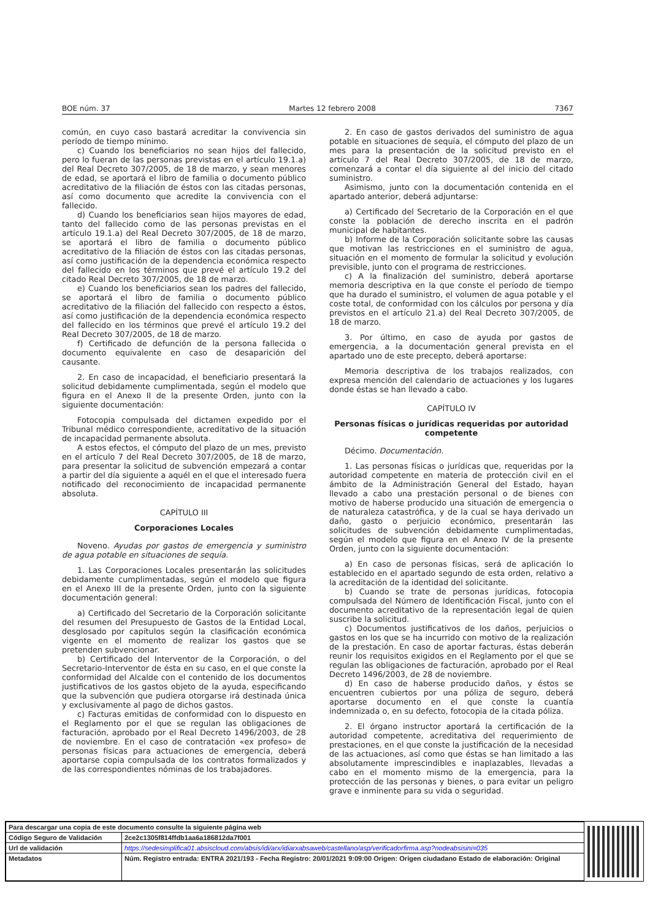BOE núm. 37 Martes 12 febrero 2008 7367
común, en cuyo caso bastará acreditar la convivencia sin período de tiempo mínimo.
c) Cuando los beneficiarios no sean hijos del fallecido, pero lo fueran de las personas previstas en el artículo 19.1.a) del Real Decreto 307/2005, de 18 de marzo, y sean menores de edad, se aportará el libro de familia o documento público acreditativo de la filiación de éstos con las citadas personas, así como documento que acredite la convivencia con el fallecido.
d) Cuando los beneficiarios sean hijos mayores de edad, tanto del fallecido como de las personas previstas en el artículo 19.1.a) del Real Decreto 307/2005, de 18 de marzo, se aportará el libro de familia o documento público acreditativo de la filiación de éstos con las citadas personas, así como justificación de la dependencia económica respecto del fallecido en los términos que prevé el artículo 19.2 del citado Real Decreto 307/2005, de 18 de marzo.
e) Cuando los beneficiarios sean los padres del fallecido, se aportará el libro de familia o documento público acreditativo de la filiación del fallecido con respecto a éstos, así como justificación de la dependencia económica respecto del fallecido en los términos que prevé el artículo 19.2 del Real Decreto 307/2005, de 18 de marzo.
f) Certificado de defunción de la persona fallecida o documento equivalente en caso de desaparición del causante.
2. En caso de incapacidad, el beneficiario presentará la solicitud debidamente cumplimentada, según el modelo que figura en el Anexo II de la presente Orden, junto con la siguiente documentación:
Fotocopia compulsada del dictamen expedido por el Tribunal médico correspondiente, acreditativo de la situación de incapacidad permanente absoluta.
A estos efectos, el cómputo del plazo de un mes, previsto en el artículo 7 del Real Decreto 307/2005, de 18 de marzo, para presentar la solicitud de subvención empezará a contar a partir del día siguiente a aquél en el que el interesado fuera notificado del reconocimiento de incapacidad permanente absoluta.
CAPÍTULO III
Corporaciones Locales
Noveno. Ayudas por gastos de emergencia y suministro de agua potable en situaciones de sequía.
1. Las Corporaciones Locales presentarán las solicitudes debidamente cumplimentadas, según el modelo que figura en el Anexo III de la presente Orden, junto con la siguiente documentación general:
a) Certificado del Secretario de la Corporación solicitante del resumen del Presupuesto de Gastos de la Entidad Local, desglosado por capítulos según la clasificación económica vigente en el momento de realizar los gastos que se pretenden subvencionar.
b) Certificado del Interventor de la Corporación, o del Secretario-Interventor de ésta en su caso, en el que conste la conformidad del Alcalde con el contenido de los documentos justificativos de los gastos objeto de la ayuda, especificando que la subvención que pudiera otorgarse irá destinada única y exclusivamente al pago de dichos gastos.
c) Facturas emitidas de conformidad con lo dispuesto en el Reglamento por el que se regulan las obligaciones de facturación, aprobado por el Real Decreto 1496/2003, de 28 de noviembre. En el caso de contratación «ex profeso» de personas físicas para actuaciones de emergencia, deberá aportarse copia compulsada de los contratos formalizados y de las correspondientes nóminas de los trabajadores.
2. En caso de gastos derivados del suministro de agua potable en situaciones de sequía, el cómputo del plazo de un mes para la presentación de la solicitud previsto en el artículo 7 del Real Decreto 307/2005, de 18 de marzo, comenzará a contar el día siguiente al del inicio del citado suministro.
Asimismo, junto con la documentación contenida en el apartado anterior, deberá adjuntarse:
a) Certificado del Secretario de la Corporación en el que conste la población de derecho inscrita en el padrón municipal de habitantes.
b) Informe de la Corporación solicitante sobre las causas que motivan las restricciones en el suministro de agua, situación en el momento de formular la solicitud y evolución previsible, junto con el programa de restricciones.
c) A la finalización del suministro, deberá aportarse memoria descriptiva en la que conste el período de tiempo que ha durado el suministro, el volumen de agua potable y el coste total, de conformidad con los cálculos por persona y día previstos en el artículo 21.a) del Real Decreto 307/2005, de 18 de marzo.
3. Por último, en caso de ayuda por gastos de emergencia, a la documentación general prevista en el apartado uno de este precepto, deberá aportarse:
Memoria descriptiva de los trabajos realizados, con expresa mención del calendario de actuaciones y los lugares donde éstas se han llevado a cabo.
CAPÍTULO IV
Personas físicas o jurídicas requeridas por autoridad competente
Décimo. Documentación.
1. Las personas físicas o jurídicas que, requeridas por la autoridad competente en materia de protección civil en el ámbito de la Administración General del Estado, hayan llevado a cabo una prestación personal o de bienes con motivo de haberse producido una situación de emergencia o de naturaleza catastrófica, y de la cual se haya derivado un daño, gasto o perjuicio económico, presentarán las solicitudes de subvención debidamente cumplimentadas, según el modelo que figura en el Anexo IV de la presente Orden, junto con la siguiente documentación:
a) En caso de personas físicas, será de aplicación lo establecido en el apartado segundo de esta orden, relativo a la acreditación de la identidad del solicitante.
b) Cuando se trate de personas jurídicas, fotocopia compulsada del Número de Identificación Fiscal, junto con el documento acreditativo de la representación legal de quien suscribe la solicitud.
c) Documentos justificativos de los daños, perjuicios o gastos en los que se ha incurrido con motivo de la realización de la prestación. En caso de aportar facturas, éstas deberán reunir los requisitos exigidos en el Reglamento por el que se regulan las obligaciones de facturación, aprobado por el Real Decreto 1496/2003, de 28 de noviembre.
d) En caso de haberse producido daños, y éstos se encuentren cubiertos por una póliza de seguro, deberá aportarse documento en el que conste la cuantía indemnizada o, en su defecto, fotocopia de la citada póliza.
2. El órgano instructor aportará la certificación de la autoridad competente, acreditativa del requerimiento de prestaciones, en el que conste la justificación de la necesidad de las actuaciones, así como que éstas se han limitado a las absolutamente imprescindibles e inaplazables, llevadas a cabo en el momento mismo de la emergencia, para la protección de las personas y bienes, o para evitar un peligro grave e inminente para su vida o seguridad.
| Para descargar una copia de este documento consulte la siguiente página web | |
| Código Seguro de Validación | 2ce2c1305f814ffdb1aa6a186812da7f001 |
| Url de validación | https://sedesimplifica01.absiscloud.com/absis/idi/arx/idiarxabsaweb/castellano/asp/verificadorfirma.asp?nodeabsisini=035 |
| Metadatos | Núm. Registro entrada: ENTRA 2021/193 - Fecha Registro: 20/01/2021 9:09:00 Origen: Origen ciudadano Estado de elaboración: Original |